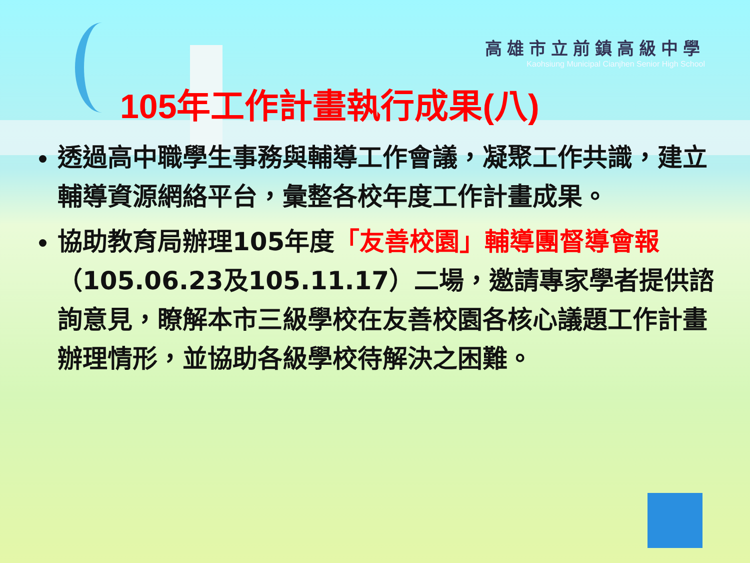高雄市立前鎮高級中學
Kaohsiung Municipal Cianjhen Senior High School
105年工作計畫執行成果(八)
透過高中職學生事務與輔導工作會議，凝聚工作共識，建立輔導資源網絡平台，彙整各校年度工作計畫成果。
協助教育局辦理105年度「友善校園」輔導團督導會報（105.06.23及105.11.17）二場，邀請專家學者提供諮詢意見，瞭解本市三級學校在友善校園各核心議題工作計畫辦理情形，並協助各級學校待解決之困難。